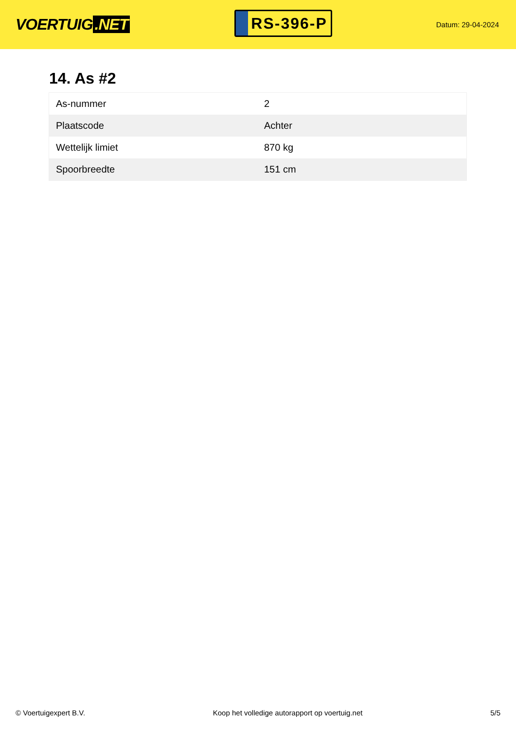VOERTUIG.NET
RS-396-P
Datum: 29-04-2024
14. As #2
| As-nummer | 2 |
| Plaatscode | Achter |
| Wettelijk limiet | 870 kg |
| Spoorbreedte | 151 cm |
© Voertuigexpert B.V. Koop het volledige autorapport op voertuig.net 5/5